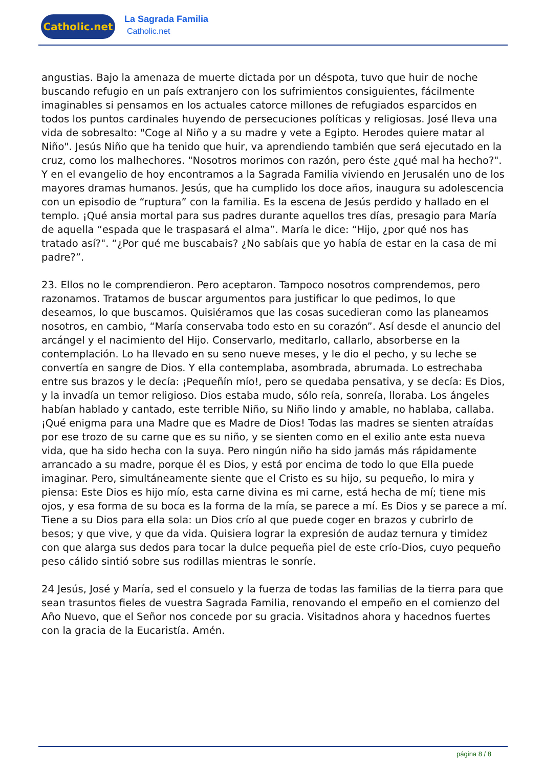Catholic.net La Sagrada Familia
Catholic.net
angustias. Bajo la amenaza de muerte dictada por un déspota, tuvo que huir de noche buscando refugio en un país extranjero con los sufrimientos consiguientes, fácilmente imaginables si pensamos en los actuales catorce millones de refugiados esparcidos en todos los puntos cardinales huyendo de persecuciones políticas y religiosas. José lleva una vida de sobresalto: "Coge al Niño y a su madre y vete a Egipto. Herodes quiere matar al Niño". Jesús Niño que ha tenido que huir, va aprendiendo también que será ejecutado en la cruz, como los malhechores. "Nosotros morimos con razón, pero éste ¿qué mal ha hecho?". Y en el evangelio de hoy encontramos a la Sagrada Familia viviendo en Jerusalén uno de los mayores dramas humanos. Jesús, que ha cumplido los doce años, inaugura su adolescencia con un episodio de “ruptura” con la familia. Es la escena de Jesús perdido y hallado en el templo. ¡Qué ansia mortal para sus padres durante aquellos tres días, presagio para María de aquella “espada que le traspasará el alma”. María le dice: “Hijo, ¿por qué nos has tratado así?". “¿Por qué me buscabais? ¿No sabíais que yo había de estar en la casa de mi padre?”.
23. Ellos no le comprendieron. Pero aceptaron. Tampoco nosotros comprendemos, pero razonamos. Tratamos de buscar argumentos para justificar lo que pedimos, lo que deseamos, lo que buscamos. Quisiéramos que las cosas sucedieran como las planeamos nosotros, en cambio, “María conservaba todo esto en su corazón”. Así desde el anuncio del arcángel y el nacimiento del Hijo. Conservarlo, meditarlo, callarlo, absorberse en la contemplación. Lo ha llevado en su seno nueve meses, y le dio el pecho, y su leche se convertía en sangre de Dios. Y ella contemplaba, asombrada, abrumada. Lo estrechaba entre sus brazos y le decía: ¡Pequeñín mío!, pero se quedaba pensativa, y se decía: Es Dios, y la invadía un temor religioso. Dios estaba mudo, sólo reía, sonreía, lloraba. Los ángeles habían hablado y cantado, este terrible Niño, su Niño lindo y amable, no hablaba, callaba. ¡Qué enigma para una Madre que es Madre de Dios! Todas las madres se sienten atraídas por ese trozo de su carne que es su niño, y se sienten como en el exilio ante esta nueva vida, que ha sido hecha con la suya. Pero ningún niño ha sido jamás más rápidamente arrancado a su madre, porque él es Dios, y está por encima de todo lo que Ella puede imaginar. Pero, simultáneamente siente que el Cristo es su hijo, su pequeño, lo mira y piensa: Este Dios es hijo mío, esta carne divina es mi carne, está hecha de mí; tiene mis ojos, y esa forma de su boca es la forma de la mía, se parece a mí. Es Dios y se parece a mí. Tiene a su Dios para ella sola: un Dios crío al que puede coger en brazos y cubrirlo de besos; y que vive, y que da vida. Quisiera lograr la expresión de audaz ternura y timidez con que alarga sus dedos para tocar la dulce pequeña piel de este crío-Dios, cuyo pequeño peso cálido sintió sobre sus rodillas mientras le sonríe.
24 Jesús, José y María, sed el consuelo y la fuerza de todas las familias de la tierra para que sean trasuntos fieles de vuestra Sagrada Familia, renovando el empeño en el comienzo del Año Nuevo, que el Señor nos concede por su gracia. Visitadnos ahora y hacednos fuertes con la gracia de la Eucaristía. Amén.
página 8 / 8